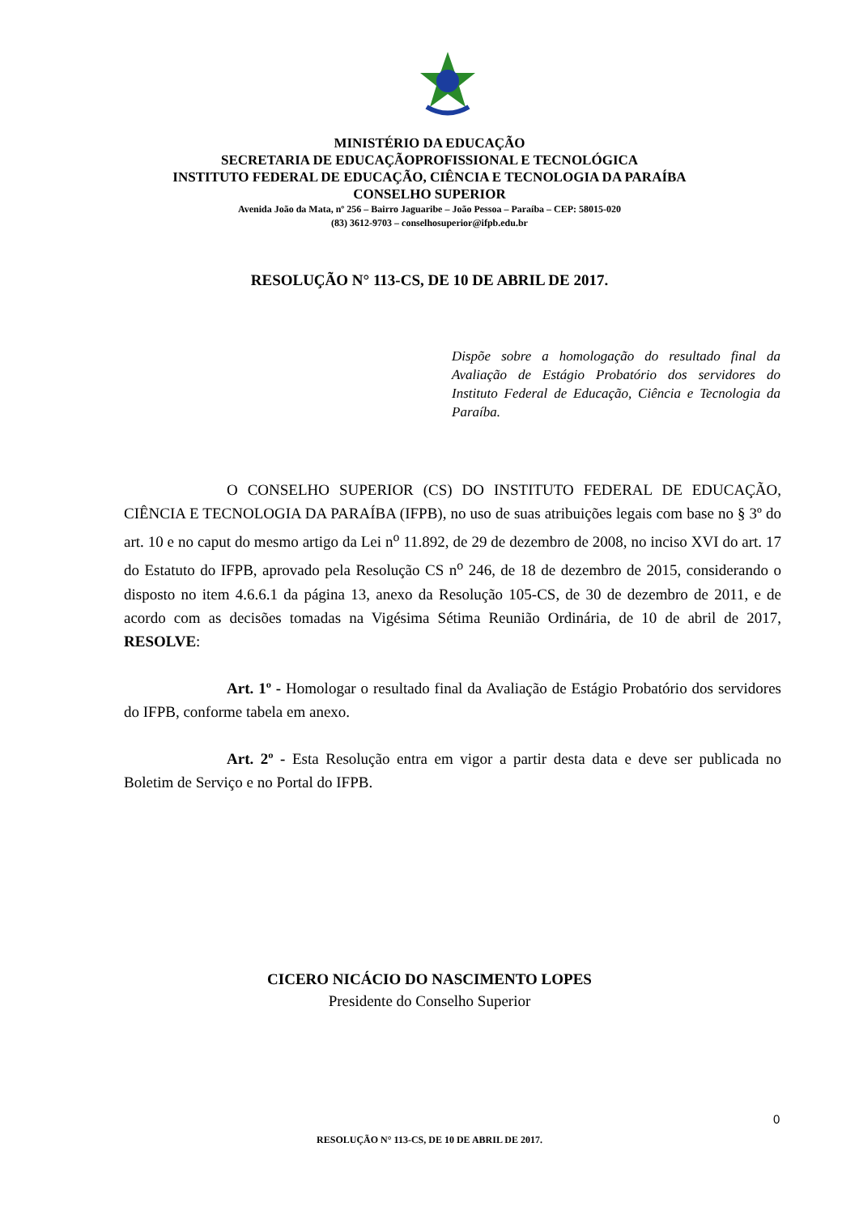MINISTÉRIO DA EDUCAÇÃO
SECRETARIA DE EDUCAÇÃOPROFISSIONAL E TECNOLÓGICA
INSTITUTO FEDERAL DE EDUCAÇÃO, CIÊNCIA E TECNOLOGIA DA PARAÍBA
CONSELHO SUPERIOR
Avenida João da Mata, nº 256 – Bairro Jaguaribe – João Pessoa – Paraíba – CEP: 58015-020
(83) 3612-9703 – conselhosuperior@ifpb.edu.br
RESOLUÇÃO N° 113-CS, DE 10 DE ABRIL DE 2017.
Dispõe sobre a homologação do resultado final da Avaliação de Estágio Probatório dos servidores do Instituto Federal de Educação, Ciência e Tecnologia da Paraíba.
O CONSELHO SUPERIOR (CS) DO INSTITUTO FEDERAL DE EDUCAÇÃO, CIÊNCIA E TECNOLOGIA DA PARAÍBA (IFPB), no uso de suas atribuições legais com base no § 3º do art. 10 e no caput do mesmo artigo da Lei n<sup>o</sup> 11.892, de 29 de dezembro de 2008, no inciso XVI do art. 17 do Estatuto do IFPB, aprovado pela Resolução CS n<sup>o</sup> 246, de 18 de dezembro de 2015, considerando o disposto no item 4.6.6.1 da página 13, anexo da Resolução 105-CS, de 30 de dezembro de 2011, e de acordo com as decisões tomadas na Vigésima Sétima Reunião Ordinária, de 10 de abril de 2017, RESOLVE:
Art. 1º - Homologar o resultado final da Avaliação de Estágio Probatório dos servidores do IFPB, conforme tabela em anexo.
Art. 2º - Esta Resolução entra em vigor a partir desta data e deve ser publicada no Boletim de Serviço e no Portal do IFPB.
CICERO NICÁCIO DO NASCIMENTO LOPES
Presidente do Conselho Superior
0
RESOLUÇÃO N° 113-CS, DE 10 DE ABRIL DE 2017.